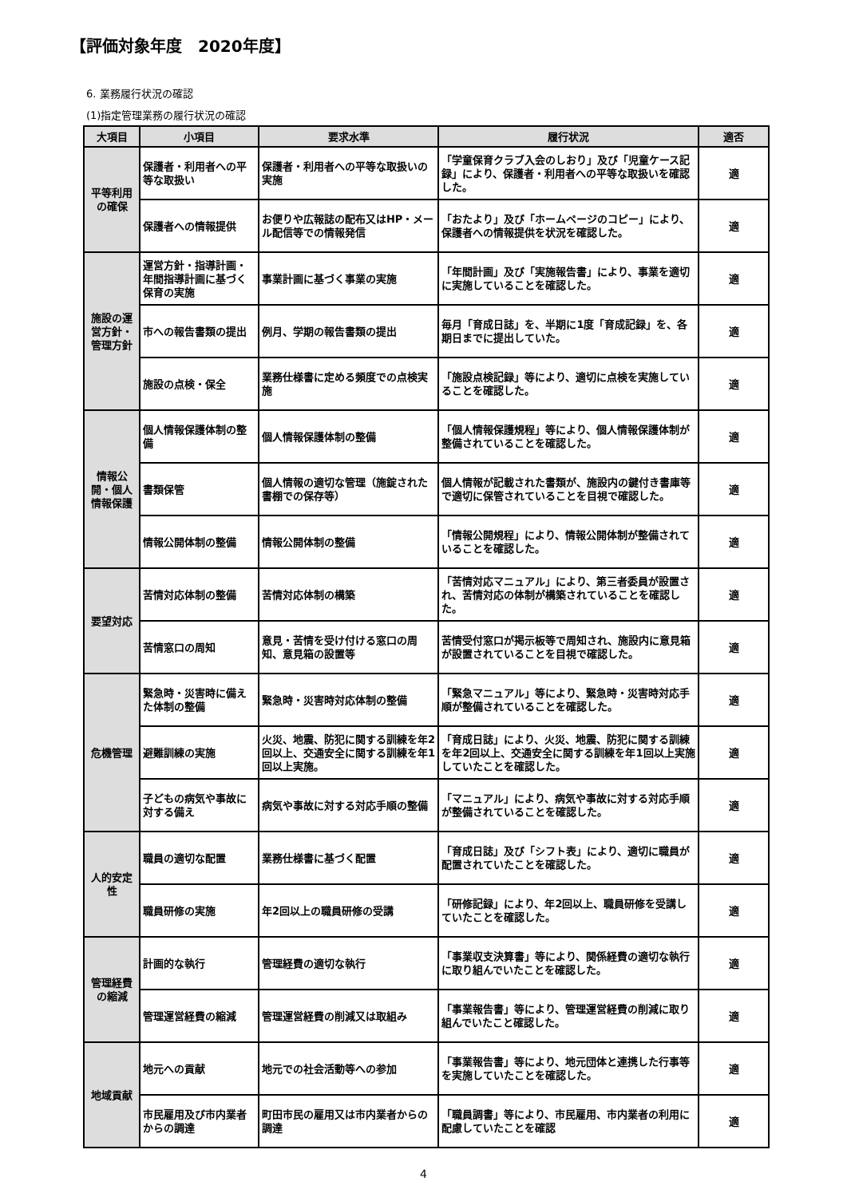【評価対象年度　2020年度】
6. 業務履行状況の確認
(1)指定管理業務の履行状況の確認
| 大項目 | 小項目 | 要求水準 | 履行状況 | 適否 |
| --- | --- | --- | --- | --- |
| 平等利用の確保 | 保護者・利用者への平等な取扱い | 保護者・利用者への平等な取扱いの実施 | 「学童保育クラブ入会のしおり」及び「児童ケース記録」により、保護者・利用者への平等な取扱いを確認した。 | 適 |
| | 保護者への情報提供 | お便りや広報誌の配布又はHP・メール配信等での情報発信 | 「おたより」及び「ホームページのコピー」により、保護者への情報提供を状況を確認した。 | 適 |
| 施設の運営方針・管理方針 | 運営方針・指導計画・年間指導計画に基づく保育の実施 | 事業計画に基づく事業の実施 | 「年間計画」及び「実施報告書」により、事業を適切に実施していることを確認した。 | 適 |
| | 市への報告書類の提出 | 例月、学期の報告書類の提出 | 毎月「育成日誌」を、半期に1度「育成記録」を、各期日までに提出していた。 | 適 |
| | 施設の点検・保全 | 業務仕様書に定める頻度での点検実施 | 「施設点検記録」等により、適切に点検を実施していることを確認した。 | 適 |
| 情報公開・個人情報保護 | 個人情報保護体制の整備 | 個人情報保護体制の整備 | 「個人情報保護規程」等により、個人情報保護体制が整備されていることを確認した。 | 適 |
| | 書類保管 | 個人情報の適切な管理（施錠された書棚での保存等） | 個人情報が記載された書類が、施設内の鍵付き書庫等で適切に保管されていることを目視で確認した。 | 適 |
| | 情報公開体制の整備 | 情報公開体制の整備 | 「情報公開規程」により、情報公開体制が整備されていることを確認した。 | 適 |
| 要望対応 | 苦情対応体制の整備 | 苦情対応体制の構築 | 「苦情対応マニュアル」により、第三者委員が設置され、苦情対応の体制が構築されていることを確認した。 | 適 |
| | 苦情窓口の周知 | 意見・苦情を受け付ける窓口の周知、意見箱の設置等 | 苦情受付窓口が掲示板等で周知され、施設内に意見箱が設置されていることを目視で確認した。 | 適 |
| 危機管理 | 緊急時・災害時に備えた体制の整備 | 緊急時・災害時対応体制の整備 | 「緊急マニュアル」等により、緊急時・災害時対応手順が整備されていることを確認した。 | 適 |
| | 避難訓練の実施 | 火災、地震、防犯に関する訓練を年2回以上、交通安全に関する訓練を年1回以上実施。 | 「育成日誌」により、火災、地震、防犯に関する訓練を年2回以上、交通安全に関する訓練を年1回以上実施していたことを確認した。 | 適 |
| | 子どもの病気や事故に対する備え | 病気や事故に対する対応手順の整備 | 「マニュアル」により、病気や事故に対する対応手順が整備されていることを確認した。 | 適 |
| 人的安定性 | 職員の適切な配置 | 業務仕様書に基づく配置 | 「育成日誌」及び「シフト表」により、適切に職員が配置されていたことを確認した。 | 適 |
| | 職員研修の実施 | 年2回以上の職員研修の受講 | 「研修記録」により、年2回以上、職員研修を受講していたことを確認した。 | 適 |
| 管理経費の縮減 | 計画的な執行 | 管理経費の適切な執行 | 「事業収支決算書」等により、関係経費の適切な執行に取り組んでいたことを確認した。 | 適 |
| | 管理運営経費の縮減 | 管理運営経費の削減又は取組み | 「事業報告書」等により、管理運営経費の削減に取り組んでいたこと確認した。 | 適 |
| 地域貢献 | 地元への貢献 | 地元での社会活動等への参加 | 「事業報告書」等により、地元団体と連携した行事等を実施していたことを確認した。 | 適 |
| | 市民雇用及び市内業者からの調達 | 町田市民の雇用又は市内業者からの調達 | 「職員調書」等により、市民雇用、市内業者の利用に配慮していたことを確認 | 適 |
4